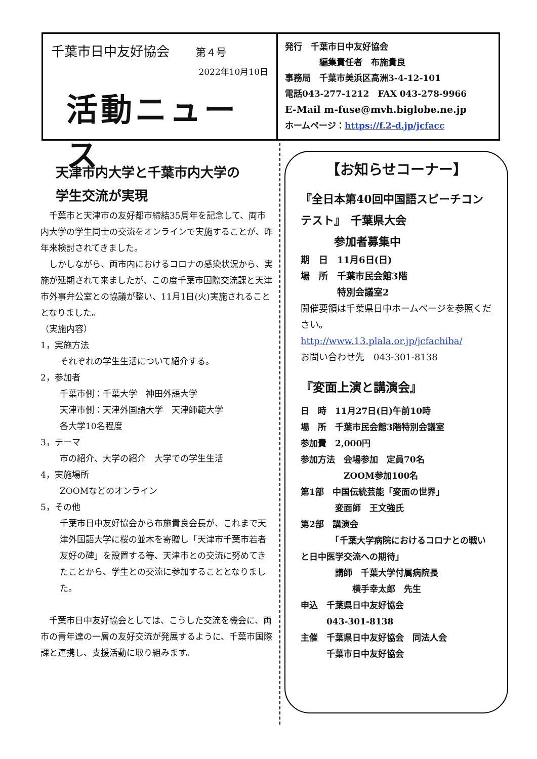千葉市日中友好協会　　第４号
2022年10月10日
活動ニュース
発行　千葉市日中友好協会
　　　　編集責任者　布施貴良
事務局　千葉市美浜区高洲3-4-12-101
電話043-277-1212　FAX 043-278-9966
E-Mail m-fuse@mvh.biglobe.ne.jp
ホームページ：https://f.2-d.jp/jcfacc
天津市内大学と千葉市内大学の
学生交流が実現
　千葉市と天津市の友好都市締結35周年を記念して、両市内大学の学生同士の交流をオンラインで実施することが、昨年来検討されてきました。
　しかしながら、両市内におけるコロナの感染状況から、実施が延期されて来ましたが、この度千葉市国際交流課と天津市外事弁公室との協議が整い、11月1日(火)実施されることとなりました。
（実施内容）
1，実施方法
それぞれの学生生活について紹介する。
2，参加者
千葉市側：千葉大学　神田外語大学
天津市側：天津外国語大学　天津師範大学
各大学10名程度
3，テーマ
市の紹介、大学の紹介　大学での学生生活
4，実施場所
ZOOMなどのオンライン
5，その他
千葉市日中友好協会から布施貴良会長が、これまで天津外国語大学に桜の並木を寄贈し「天津市千葉市若者友好の碑」を設置する等、天津市との交流に努めてきたことから、学生との交流に参加することとなりました。
　千葉市日中友好協会としては、こうした交流を機会に、両市の青年達の一層の友好交流が発展するように、千葉市国際課と連携し、支援活動に取り組みます。
【お知らせコーナー】
『全日本第40回中国語スピーチコンテスト』　千葉県大会
　　　参加者募集中
期　日　11月6日(日)
場　所　千葉市民会館3階
　　　　特別会議室2
開催要領は千葉県日中ホームページを参照ください。
http://www.13.plala.or.jp/jcfachiba/
お問い合わせ先　043-301-8138
『変面上演と講演会』
日　時　11月27日(日)午前10時
場　所　千葉市民会館3階特別会議室
参加費　2,000円
参加方法　会場参加　定員70名
　　　　　ZOOM参加100名
第1部　中国伝統芸能「変面の世界」
　　　　変面師　王文強氏
第2部　講演会
　　　　「千葉大学病院におけるコロナとの戦いと日中医学交流への期待」
　　　　講師　千葉大学付属病院長
　　　　　　横手幸太郎　先生
申込　千葉県日中友好協会
　　　043-301-8138
主催　千葉県日中友好協会　同法人会
　　　千葉市日中友好協会